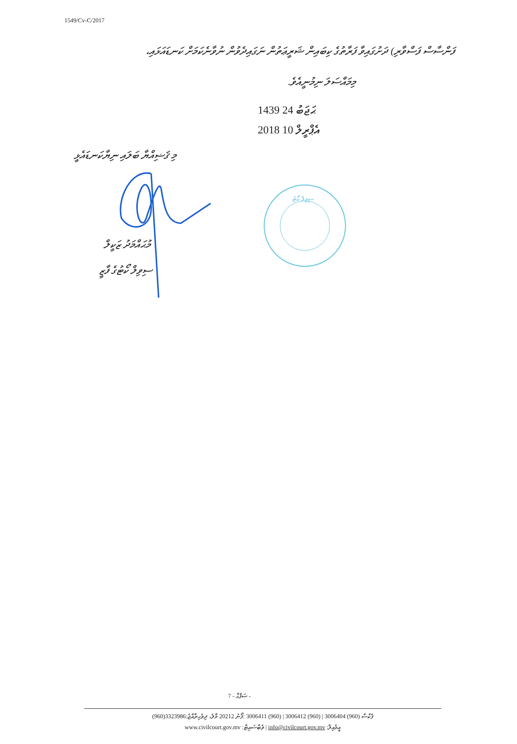1549/Cv-C/2017
ފަންސާސް ފަސްވާރި) ދަށުގައިވާ ފަރާތުގެ ކިބައިން ޝަރީޢަތުން ނަގައިދެވުން ނުވާނެކަމަށް ކަނޑައަޅައި،
މިމައްސަލަ ނިމުނީއެވެ.
1439 ޙަޖަބު 24
2018 އެޕްރީލް 10
މި ޤަޟިއްޔާ ބަލައި ނިޔާކަނޑައެޅީ
މުޙައްމަދު ޒަކީލް
ސިވިލް ކޯޓުގެ ފާޒީ
ސިވިލް ކޯޓު
ޞަފްޙާ - 7 -
(960)3323986:ފެކްސް (960) 3006404 | (960) 3006412 | (960) 3006411 :ފޯނު 20212 މާލެ، ދިވެހިރާއްޖެ
www.civilcourt.gov.mv :ވެބްސައިޓް | info@civilcourt.gov.mv :އީމެއިލް